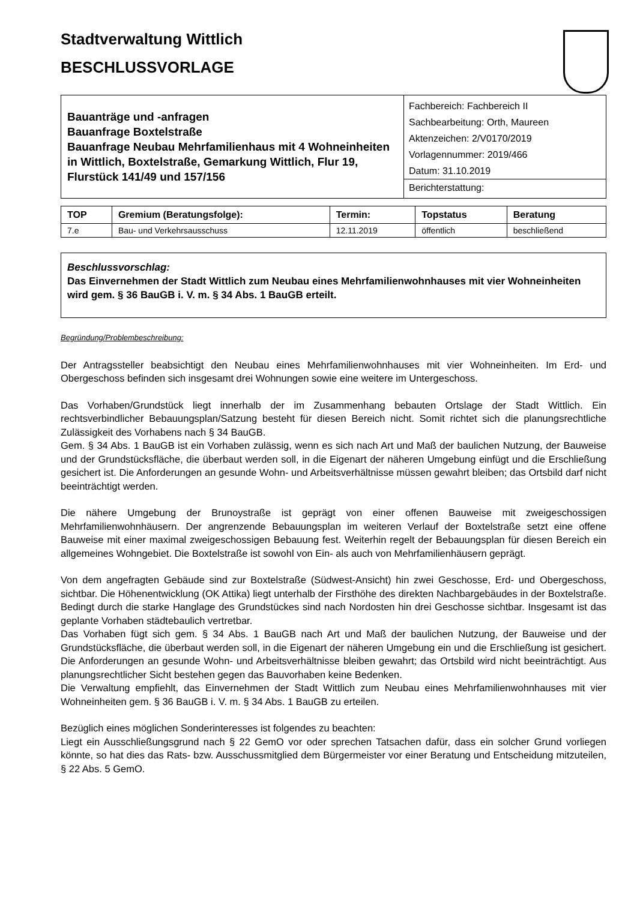Stadtverwaltung Wittlich
BESCHLUSSVORLAGE
| Bauanträge und -anfragen Bauanfrage Boxtelstraße Bauanfrage Neubau Mehrfamilienhaus mit 4 Wohneinheiten in Wittlich, Boxtelstraße, Gemarkung Wittlich, Flur 19, Flurstück 141/49 und 157/156 | Fachbereich: Fachbereich II Sachbearbeitung: Orth, Maureen Aktenzeichen: 2/V0170/2019 Vorlagennummer: 2019/466 Datum: 31.10.2019 Berichterstattung: |
| TOP | Gremium (Beratungsfolge): | Termin: | Topstatus | Beratung |
| --- | --- | --- | --- | --- |
| 7.e | Bau- und Verkehrsausschuss | 12.11.2019 | öffentlich | beschließend |
Beschlussvorschlag:
Das Einvernehmen der Stadt Wittlich zum Neubau eines Mehrfamilienwohnhauses mit vier Wohneinheiten wird gem. § 36 BauGB i. V. m. § 34 Abs. 1 BauGB erteilt.
Begründung/Problembeschreibung:
Der Antragssteller beabsichtigt den Neubau eines Mehrfamilienwohnhauses mit vier Wohneinheiten. Im Erd- und Obergeschoss befinden sich insgesamt drei Wohnungen sowie eine weitere im Untergeschoss.
Das Vorhaben/Grundstück liegt innerhalb der im Zusammenhang bebauten Ortslage der Stadt Wittlich. Ein rechtsverbindlicher Bebauungsplan/Satzung besteht für diesen Bereich nicht. Somit richtet sich die planungsrechtliche Zulässigkeit des Vorhabens nach § 34 BauGB.
Gem. § 34 Abs. 1 BauGB ist ein Vorhaben zulässig, wenn es sich nach Art und Maß der baulichen Nutzung, der Bauweise und der Grundstücksfläche, die überbaut werden soll, in die Eigenart der näheren Umgebung einfügt und die Erschließung gesichert ist. Die Anforderungen an gesunde Wohn- und Arbeitsverhältnisse müssen gewahrt bleiben; das Ortsbild darf nicht beeinträchtigt werden.
Die nähere Umgebung der Brunoystraße ist geprägt von einer offenen Bauweise mit zweigeschossigen Mehrfamilienwohnhäusern. Der angrenzende Bebauungsplan im weiteren Verlauf der Boxtelstraße setzt eine offene Bauweise mit einer maximal zweigeschossigen Bebauung fest. Weiterhin regelt der Bebauungsplan für diesen Bereich ein allgemeines Wohngebiet. Die Boxtelstraße ist sowohl von Ein- als auch von Mehrfamilienhäusern geprägt.
Von dem angefragten Gebäude sind zur Boxtelstraße (Südwest-Ansicht) hin zwei Geschosse, Erd- und Obergeschoss, sichtbar. Die Höhenentwicklung (OK Attika) liegt unterhalb der Firsthöhe des direkten Nachbargebäudes in der Boxtelstraße. Bedingt durch die starke Hanglage des Grundstückes sind nach Nordosten hin drei Geschosse sichtbar. Insgesamt ist das geplante Vorhaben städtebaulich vertretbar.
Das Vorhaben fügt sich gem. § 34 Abs. 1 BauGB nach Art und Maß der baulichen Nutzung, der Bauweise und der Grundstücksfläche, die überbaut werden soll, in die Eigenart der näheren Umgebung ein und die Erschließung ist gesichert. Die Anforderungen an gesunde Wohn- und Arbeitsverhältnisse bleiben gewahrt; das Ortsbild wird nicht beeinträchtigt. Aus planungsrechtlicher Sicht bestehen gegen das Bauvorhaben keine Bedenken.
Die Verwaltung empfiehlt, das Einvernehmen der Stadt Wittlich zum Neubau eines Mehrfamilienwohnhauses mit vier Wohneinheiten gem. § 36 BauGB i. V. m. § 34 Abs. 1 BauGB zu erteilen.
Bezüglich eines möglichen Sonderinteresses ist folgendes zu beachten:
Liegt ein Ausschließungsgrund nach § 22 GemO vor oder sprechen Tatsachen dafür, dass ein solcher Grund vorliegen könnte, so hat dies das Rats- bzw. Ausschussmitglied dem Bürgermeister vor einer Beratung und Entscheidung mitzuteilen, § 22 Abs. 5 GemO.